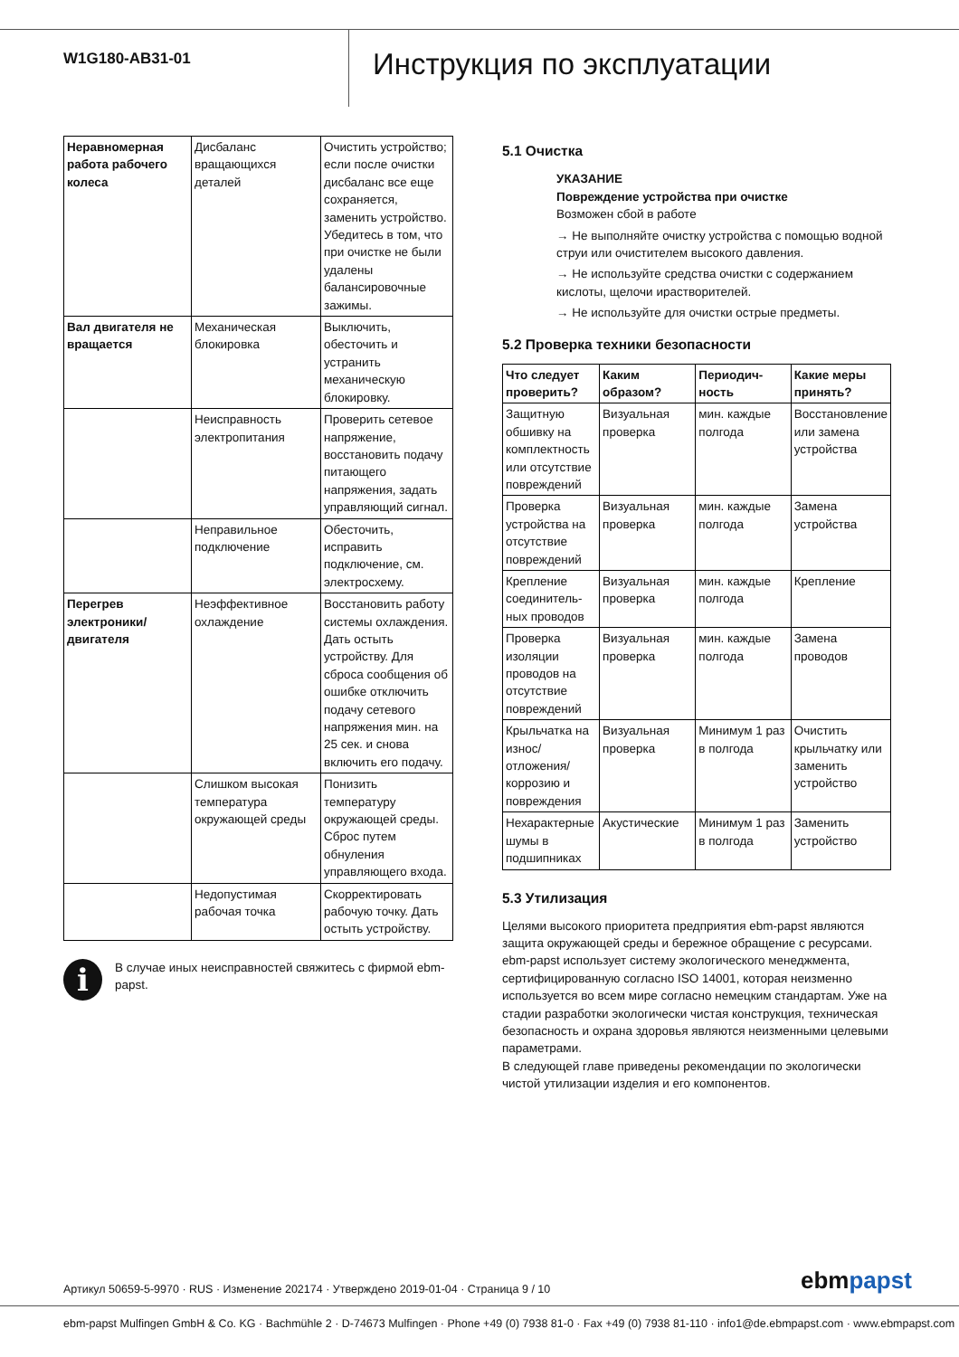W1G180-AB31-01
Инструкция по эксплуатации
| Неравномерная работа рабочего колеса | Дисбаланс вращающихся деталей | Очистить устройство; если после очистки дисбаланс все еще сохраняется, заменить устройство. Убедитесь в том, что при очистке не были удалены балансировочные зажимы. |
| Вал двигателя не вращается | Механическая блокировка | Выключить, обесточить и устранить механическую блокировку. |
| | Неисправность электропитания | Проверить сетевое напряжение, восстановить подачу питающего напряжения, задать управляющий сигнал. |
| | Неправильное подключение | Обесточить, исправить подключение, см. электросхему. |
| Перегрев электроники/ двигателя | Неэффективное охлаждение | Восстановить работу системы охлаждения. Дать остыть устройству. Для сброса сообщения об ошибке отключить подачу сетевого напряжения мин. на 25 сек. и снова включить его подачу. |
| | Слишком высокая температура окружающей среды | Понизить температуру окружающей среды. Сброс путем обнуления управляющего входа. |
| | Недопустимая рабочая точка | Скорректировать рабочую точку. Дать остыть устройству. |
i
В случае иных неисправностей свяжитесь с фирмой ebm-papst.
5.1 Очистка
УКАЗАНИЕ
Повреждение устройства при очистке
Возможен сбой в работе
→ Не выполняйте очистку устройства с помощью водной струи или очистителем высокого давления.
→ Не используйте средства очистки с содержанием кислоты, щелочи ирастворителей.
→ Не используйте для очистки острые предметы.
5.2 Проверка техники безопасности
| Что следует проверить? | Каким образом? | Периодич-ность | Какие меры принять? |
| --- | --- | --- | --- |
| Защитную обшивку на комплектность или отсутствие повреждений | Визуальная проверка | мин. каждые полгода | Восстановление или замена устройства |
| Проверка устройства на отсутствие повреждений | Визуальная проверка | мин. каждые полгода | Замена устройства |
| Крепление соединитель-ных проводов | Визуальная проверка | мин. каждые полгода | Крепление |
| Проверка изоляции проводов на отсутствие повреждений | Визуальная проверка | мин. каждые полгода | Замена проводов |
| Крыльчатка на износ/ отложения/ коррозию и повреждения | Визуальная проверка | Минимум 1 раз в полгода | Очистить крыльчатку или заменить устройство |
| Нехарактерные шумы в подшипниках | Акустические | Минимум 1 раз в полгода | Заменить устройство |
5.3 Утилизация
Целями высокого приоритета предприятия ebm-papst являются защита окружающей среды и бережное обращение с ресурсами. ebm-papst использует систему экологического менеджмента, сертифицированную согласно ISO 14001, которая неизменно используется во всем мире согласно немецким стандартам. Уже на стадии разработки экологически чистая конструкция, техническая безопасность и охрана здоровья являются неизменными целевыми параметрами.
В следующей главе приведены рекомендации по экологически чистой утилизации изделия и его компонентов.
Артикул 50659-5-9970 · RUS · Изменение 202174 · Утверждено 2019-01-04 · Страница 9 / 10
ebmpapst
ebm-papst Mulfingen GmbH & Co. KG · Bachmühle 2 · D-74673 Mulfingen · Phone +49 (0) 7938 81-0 · Fax +49 (0) 7938 81-110 · info1@de.ebmpapst.com · www.ebmpapst.com